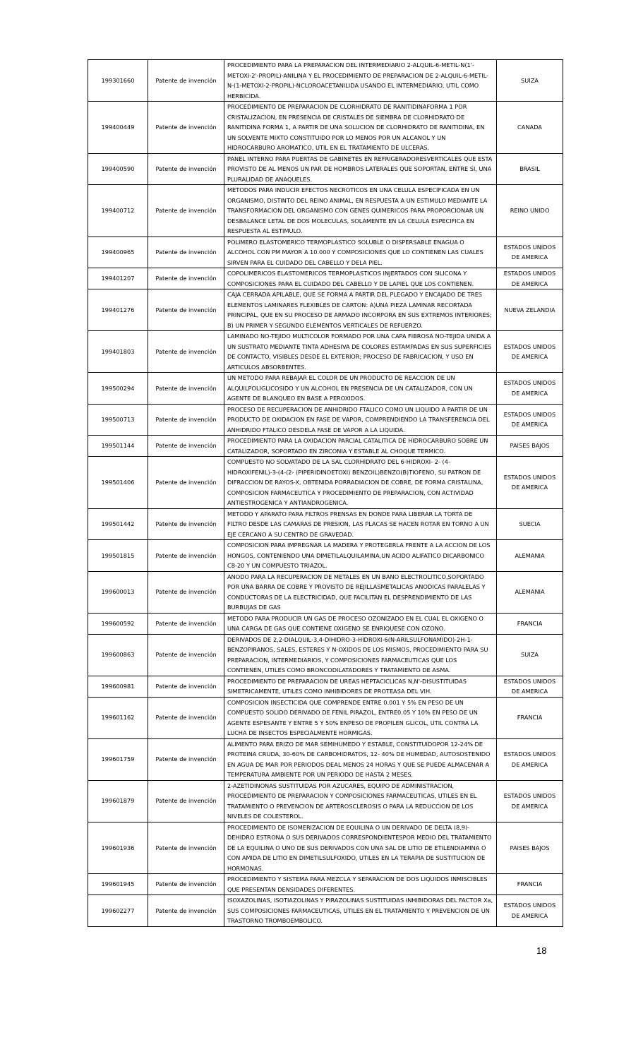| 199301660 | Patente de invención | PROCEDIMIENTO PARA LA PREPARACION DEL INTERMEDIARIO 2-ALQUIL-6-METIL-N(1'-METOXI-2'-PROPIL)-ANILINA Y EL PROCEDIMIENTO DE PREPARACION DE 2-ALQUIL-6-METIL-N-(1-METOXI-2-PROPIL)-NCLOROACETANILIDA USANDO EL INTERMEDIARIO, UTIL COMO HERBICIDA. | SUIZA |
| 199400449 | Patente de invención | PROCEDIMIENTO DE PREPARACION DE CLORHIDRATO DE RANITIDINAFORMA 1 POR CRISTALIZACION, EN PRESENCIA DE CRISTALES DE SIEMBRA DE CLORHIDRATO DE RANITIDINA FORMA 1, A PARTIR DE UNA SOLUCION DE CLORHIDRATO DE RANITIDINA, EN UN SOLVENTE MIXTO CONSTITUIDO POR LO MENOS POR UN ALCANOL Y UN HIDROCARBURO AROMATICO, UTIL EN EL TRATAMIENTO DE ULCERAS. | CANADA |
| 199400590 | Patente de invención | PANEL INTERNO PARA PUERTAS DE GABINETES EN REFRIGERADORESVERTICALES QUE ESTA PROVISTO DE AL MENOS UN PAR DE HOMBROS LATERALES QUE SOPORTAN, ENTRE SI, UNA PLURALIDAD DE ANAQUELES. | BRASIL |
| 199400712 | Patente de invención | METODOS PARA INDUCIR EFECTOS NECROTICOS EN UNA CELULA ESPECIFICADA EN UN ORGANISMO, DISTINTO DEL REINO ANIMAL, EN RESPUESTA A UN ESTIMULO MEDIANTE LA TRANSFORMACION DEL ORGANISMO CON GENES QUIMERICOS PARA PROPORCIONAR UN DESBALANCE LETAL DE DOS MOLECULAS, SOLAMENTE EN LA CELULA ESPECIFICA EN RESPUESTA AL ESTIMULO. | REINO UNIDO |
| 199400965 | Patente de invención | POLIMERO ELASTOMERICO TERMOPLASTICO SOLUBLE O DISPERSABLE ENAGUA O ALCOHOL CON PM MAYOR A 10.000 Y COMPOSICIONES QUE LO CONTIENEN LAS CUALES SIRVEN PARA EL CUIDADO DEL CABELLO Y DELA PIEL. | ESTADOS UNIDOS DE AMERICA |
| 199401207 | Patente de invención | COPOLIMERICOS ELASTOMERICOS TERMOPLASTICOS INJERTADOS CON SILICONA Y COMPOSICIONES PARA EL CUIDADO DEL CABELLO Y DE LAPIEL QUE LOS CONTIENEN. | ESTADOS UNIDOS DE AMERICA |
| 199401276 | Patente de invención | CAJA CERRADA APILABLE, QUE SE FORMA A PARTIR DEL PLEGADO Y ENCAJADO DE TRES ELEMENTOS LAMINARES FLEXIBLES DE CARTON: A)UNA PIEZA LAMINAR RECORTADA PRINCIPAL, QUE EN SU PROCESO DE ARMADO INCORPORA EN SUS EXTREMOS INTERIORES; B) UN PRIMER Y SEGUNDO ELEMENTOS VERTICALES DE REFUERZO. | NUEVA ZELANDIA |
| 199401803 | Patente de invención | LAMINADO NO-TEJIDO MULTICOLOR FORMADO POR UNA CAPA FIBROSA NO-TEJIDA UNIDA A UN SUSTRATO MEDIANTE TINTA ADHESIVA DE COLORES ESTAMPADAS EN SUS SUPERFICIES DE CONTACTO, VISIBLES DESDE EL EXTERIOR; PROCESO DE FABRICACION, Y USO EN ARTICULOS ABSORBENTES. | ESTADOS UNIDOS DE AMERICA |
| 199500294 | Patente de invención | UN METODO PARA REBAJAR EL COLOR DE UN PRODUCTO DE REACCION DE UN ALQUILPOLIGLICOSIDO Y UN ALCOHOL EN PRESENCIA DE UN CATALIZADOR, CON UN AGENTE DE BLANQUEO EN BASE A PEROXIDOS. | ESTADOS UNIDOS DE AMERICA |
| 199500713 | Patente de invención | PROCESO DE RECUPERACION DE ANHIDRIDO FTALICO COMO UN LIQUIDO A PARTIR DE UN PRODUCTO DE OXIDACION EN FASE DE VAPOR, COMPRENDIENDO LA TRANSFERENCIA DEL ANHIDRIDO FTALICO DESDELA FASE DE VAPOR A LA LIQUIDA. | ESTADOS UNIDOS DE AMERICA |
| 199501144 | Patente de invención | PROCEDIMIENTO PARA LA OXIDACION PARCIAL CATALITICA DE HIDROCARBURO SOBRE UN CATALIZADOR, SOPORTADO EN ZIRCONIA Y ESTABLE AL CHOQUE TERMICO. | PAISES BAJOS |
| 199501406 | Patente de invención | COMPUESTO NO SOLVATADO DE LA SAL CLORHIDRATO DEL 6-HIDROXI- 2- (4-HIDROXIFENIL)-3-(4-(2- (PIPERIDINOETOXI) BENZOIL)BENZO(B)TIOFENO, SU PATRON DE DIFRACCION DE RAYOS-X, OBTENIDA PORRADIACION DE COBRE, DE FORMA CRISTALINA, COMPOSICION FARMACEUTICA Y PROCEDIMIENTO DE PREPARACION, CON ACTIVIDAD ANTIESTROGENICA Y ANTIANDROGENICA. | ESTADOS UNIDOS DE AMERICA |
| 199501442 | Patente de invención | METODO Y APARATO PARA FILTROS PRENSAS EN DONDE PARA LIBERAR LA TORTA DE FILTRO DESDE LAS CAMARAS DE PRESION, LAS PLACAS SE HACEN ROTAR EN TORNO A UN EJE CERCANO A SU CENTRO DE GRAVEDAD. | SUECIA |
| 199501815 | Patente de invención | COMPOSICION PARA IMPREGNAR LA MADERA Y PROTEGERLA FRENTE A LA ACCION DE LOS HONGOS, CONTENIENDO UNA DIMETILALQUILAMINA,UN ACIDO ALIFATICO DICARBONICO C8-20 Y UN COMPUESTO TRIAZOL. | ALEMANIA |
| 199600013 | Patente de invención | ANODO PARA LA RECUPERACION DE METALES EN UN BANO ELECTROLITICO,SOPORTADO POR UNA BARRA DE COBRE Y PROVISTO DE REJILLASMETALICAS ANODICAS PARALELAS Y CONDUCTORAS DE LA ELECTRICIDAD, QUE FACILITAN EL DESPRENDIMIENTO DE LAS BURBUJAS DE GAS | ALEMANIA |
| 199600592 | Patente de invención | METODO PARA PRODUCIR UN GAS DE PROCESO OZONIZADO EN EL CUAL EL OXIGENO O UNA CARGA DE GAS QUE CONTIENE OXIGENO SE ENRIQUESE CON OZONO. | FRANCIA |
| 199600863 | Patente de invención | DERIVADOS DE 2,2-DIALQUIL-3,4-DIHIDRO-3-HIDROXI-6(N-ARILSULFONAMIDO)-2H-1-BENZOPIRANOS, SALES, ESTERES Y N-OXIDOS DE LOS MISMOS, PROCEDIMIENTO PARA SU PREPARACION, INTERMEDIARIOS, Y COMPOSICIONES FARMACEUTICAS QUE LOS CONTIENEN, UTILES COMO BRONCODILATADORES Y TRATAMIENTO DE ASMA. | SUIZA |
| 199600981 | Patente de invención | PROCEDIMIENTO DE PREPARACION DE UREAS HEPTACICLICAS N,N'-DISUSTITUIDAS SIMETRICAMENTE, UTILES COMO INHIBIDORES DE PROTEASA DEL VIH. | ESTADOS UNIDOS DE AMERICA |
| 199601162 | Patente de invención | COMPOSICION INSECTICIDA QUE COMPRENDE ENTRE 0.001 Y 5% EN PESO DE UN COMPUESTO SOLIDO DERIVADO DE FENIL PIRAZOL, ENTRE0.05 Y 10% EN PESO DE UN AGENTE ESPESANTE Y ENTRE 5 Y 50% ENPESO DE PROPILEN GLICOL, UTIL CONTRA LA LUCHA DE INSECTOS ESPECIALMENTE HORMIGAS. | FRANCIA |
| 199601759 | Patente de invención | ALIMENTO PARA ERIZO DE MAR SEMIHUMEDO Y ESTABLE, CONSTITUIDOPOR 12-24% DE PROTEINA CRUDA, 30-60% DE CARBOHIDRATOS, 12- 40% DE HUMEDAD, AUTOSOSTENIDO EN AGUA DE MAR POR PERIODOS DEAL MENOS 24 HORAS Y QUE SE PUEDE ALMACENAR A TEMPERATURA AMBIENTE POR UN PERIODO DE HASTA 2 MESES. | ESTADOS UNIDOS DE AMERICA |
| 199601879 | Patente de invención | 2-AZETIDINONAS SUSTITUIDAS POR AZUCARES, EQUIPO DE ADMINISTRACION, PROCEDIMIENTO DE PREPARACION Y COMPOSICIONES FARMACEUTICAS, UTILES EN EL TRATAMIENTO O PREVENCION DE ARTEROSCLEROSIS O PARA LA REDUCCION DE LOS NIVELES DE COLESTEROL. | ESTADOS UNIDOS DE AMERICA |
| 199601936 | Patente de invención | PROCEDIMIENTO DE ISOMERIZACION DE EQUILINA O UN DERIVADO DE DELTA (8,9)-DEHIDRO ESTRONA O SUS DERIVADOS CORRESPONDIENTESPOR MEDIO DEL TRATAMIENTO DE LA EQUILINA O UNO DE SUS DERIVADOS CON UNA SAL DE LITIO DE ETILENDIAMINA O CON AMIDA DE LITIO EN DIMETILSULFOXIDO, UTILES EN LA TERAPIA DE SUSTITUCION DE HORMONAS. | PAISES BAJOS |
| 199601945 | Patente de invención | PROCEDIMIENTO Y SISTEMA PARA MEZCLA Y SEPARACION DE DOS LIQUIDOS INMISCIBLES QUE PRESENTAN DENSIDADES DIFERENTES. | FRANCIA |
| 199602277 | Patente de invención | ISOXAZOLINAS, ISOTIAZOLINAS Y PIRAZOLINAS SUSTITUIDAS INHIBIDORAS DEL FACTOR Xa, SUS COMPOSICIONES FARMACEUTICAS, UTILES EN EL TRATAMIENTO Y PREVENCION DE UN TRASTORNO TROMBOEMBOLICO. | ESTADOS UNIDOS DE AMERICA |
18